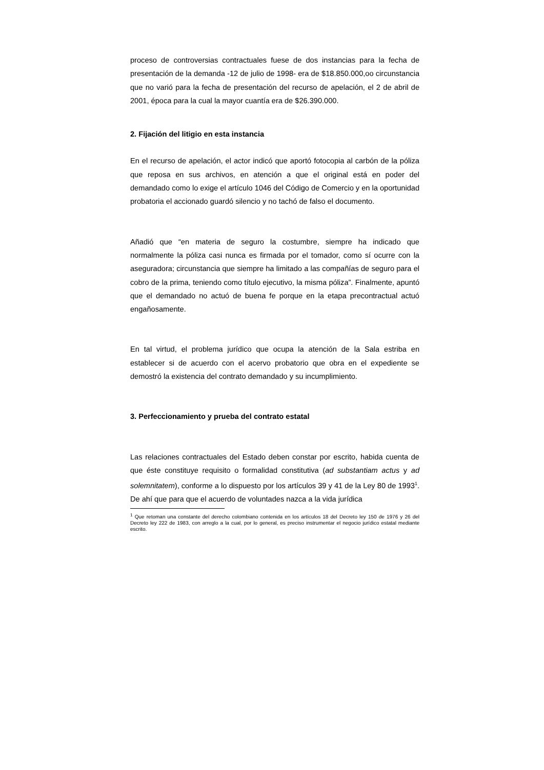proceso de controversias contractuales fuese de dos instancias para la fecha de presentación de la demanda -12 de julio de 1998- era de $18.850.000,oo circunstancia que no varió para la fecha de presentación del recurso de apelación, el 2 de abril de 2001, época para la cual la mayor cuantía era de $26.390.000.
2. Fijación del litigio en esta instancia
En el recurso de apelación, el actor indicó que aportó fotocopia al carbón de la póliza que reposa en sus archivos, en atención a que el original está en poder del demandado como lo exige el artículo 1046 del Código de Comercio y en la oportunidad probatoria el accionado guardó silencio y no tachó de falso el documento.
Añadió que “en materia de seguro la costumbre, siempre ha indicado que normalmente la póliza casi nunca es firmada por el tomador, como sí ocurre con la aseguradora; circunstancia que siempre ha limitado a las compañías de seguro para el cobro de la prima, teniendo como título ejecutivo, la misma póliza”. Finalmente, apuntó que el demandado no actuó de buena fe porque en la etapa precontractual actuó engañosamente.
En tal virtud, el problema jurídico que ocupa la atención de la Sala estriba en establecer si de acuerdo con el acervo probatorio que obra en el expediente se demostró la existencia del contrato demandado y su incumplimiento.
3. Perfeccionamiento y prueba del contrato estatal
Las relaciones contractuales del Estado deben constar por escrito, habida cuenta de que éste constituye requisito o formalidad constitutiva (ad substantiam actus y ad solemnitatem), conforme a lo dispuesto por los artículos 39 y 41 de la Ley 80 de 1993<sup>1</sup>. De ahí que para que el acuerdo de voluntades nazca a la vida jurídica
<sup>1</sup> Que retoman una constante del derecho colombiano contenida en los artículos 18 del Decreto ley 150 de 1976 y 26 del Decreto ley 222 de 1983, con arreglo a la cual, por lo general, es preciso instrumentar el negocio jurídico estatal mediante escrito.